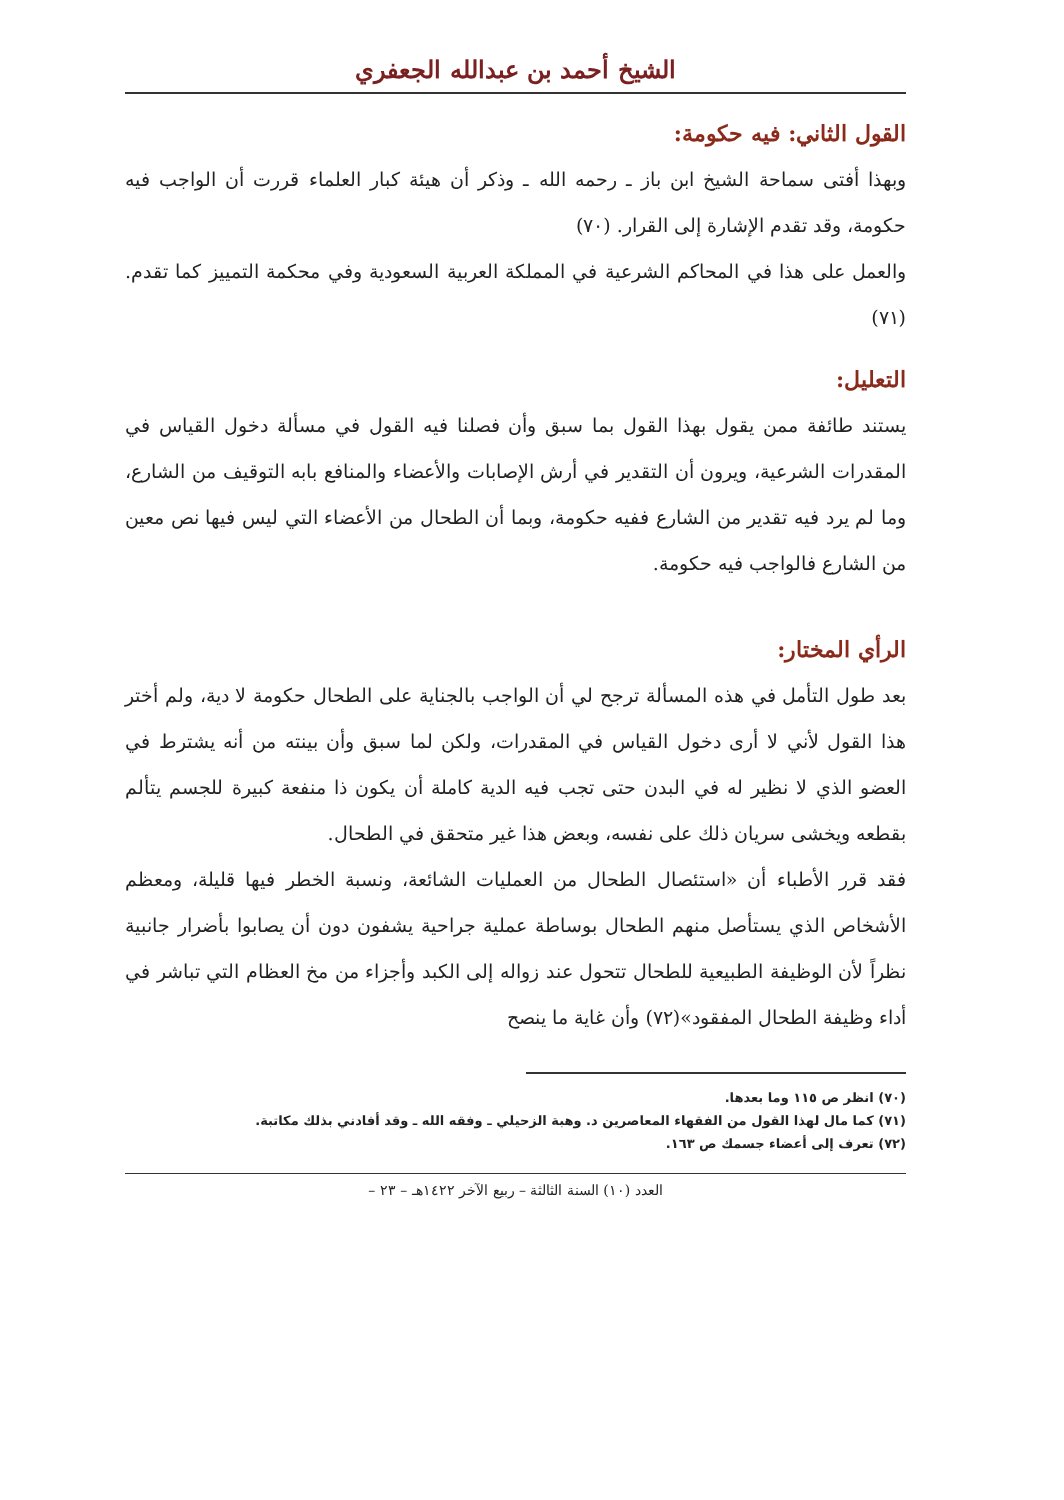الشيخ أحمد بن عبدالله الجعفري
القول الثاني: فيه حكومة:
وبهذا أفتى سماحة الشيخ ابن باز ـ رحمه الله ـ وذكر أن هيئة كبار العلماء قررت أن الواجب فيه حكومة، وقد تقدم الإشارة إلى القرار. (٧٠)
والعمل على هذا في المحاكم الشرعية في المملكة العربية السعودية وفي محكمة التمييز كما تقدم. (٧١)
التعليل:
يستند طائفة ممن يقول بهذا القول بما سبق وأن فصلنا فيه القول في مسألة دخول القياس في المقدرات الشرعية، ويرون أن التقدير في أرش الإصابات والأعضاء والمنافع بابه التوقيف من الشارع، وما لم يرد فيه تقدير من الشارع ففيه حكومة، وبما أن الطحال من الأعضاء التي ليس فيها نص معين من الشارع فالواجب فيه حكومة.
الرأي المختار:
بعد طول التأمل في هذه المسألة ترجح لي أن الواجب بالجناية على الطحال حكومة لا دية، ولم أختر هذا القول لأني لا أرى دخول القياس في المقدرات، ولكن لما سبق وأن بينته من أنه يشترط في العضو الذي لا نظير له في البدن حتى تجب فيه الدية كاملة أن يكون ذا منفعة كبيرة للجسم يتألم بقطعه ويخشى سريان ذلك على نفسه، وبعض هذا غير متحقق في الطحال.
فقد قرر الأطباء أن «استئصال الطحال من العمليات الشائعة، ونسبة الخطر فيها قليلة، ومعظم الأشخاص الذي يستأصل منهم الطحال بوساطة عملية جراحية يشفون دون أن يصابوا بأضرار جانبية نظراً لأن الوظيفة الطبيعية للطحال تتحول عند زواله إلى الكبد وأجزاء من مخ العظام التي تباشر في أداء وظيفة الطحال المفقود»(٧٢) وأن غاية ما ينصح
(٧٠) انظر ص ١١٥ وما بعدها.
(٧١) كما مال لهذا القول من الفقهاء المعاصرين د. وهبة الزحيلي ـ وفقه الله ـ وقد أفادني بذلك مكاتبة.
(٧٢) تعرف إلى أعضاء جسمك ص ١٦٣.
العدد (١٠) السنة الثالثة – ربيع الآخر ١٤٢٢هـ – ٢٣ –